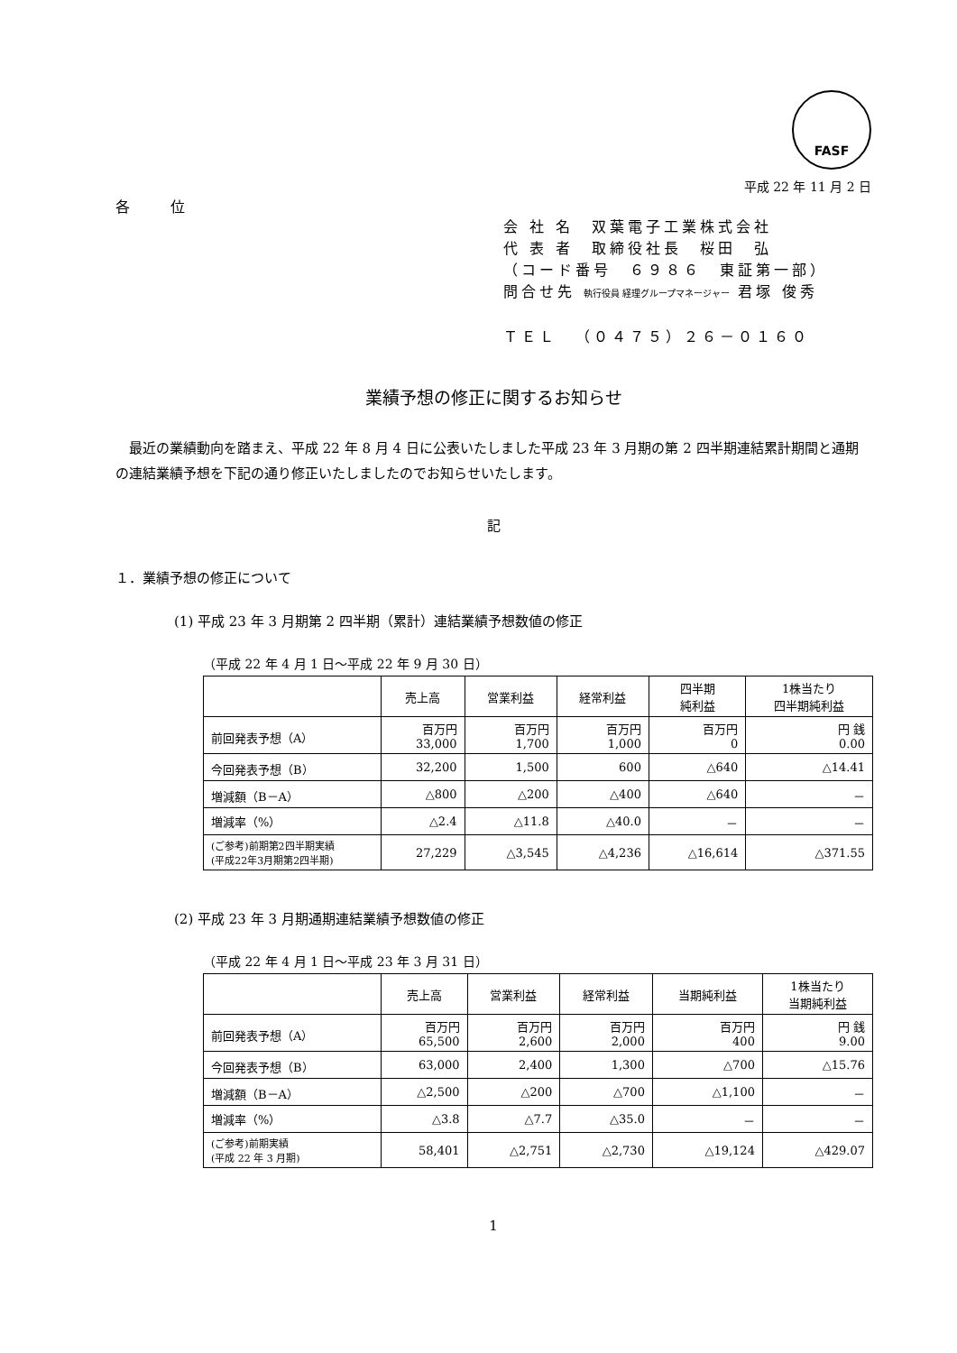FASF
平成 22 年 11 月 2 日
各 位
会 社 名　双葉電子工業株式会社
代 表 者　取締役社長　桜田　弘
（コード番号　６９８６　東証第一部）
問合せ先 執行役員 経理グループマネージャー 君塚 俊秀
ＴＥＬ　（０４７５）２６－０１６０
業績予想の修正に関するお知らせ
　最近の業績動向を踏まえ、平成 22 年 8 月 4 日に公表いたしました平成 23 年 3 月期の第 2 四半期連結累計期間と通期の連結業績予想を下記の通り修正いたしましたのでお知らせいたします。
記
１．業績予想の修正について
(1) 平成 23 年 3 月期第 2 四半期（累計）連結業績予想数値の修正
（平成 22 年 4 月 1 日～平成 22 年 9 月 30 日）
| | 売上高 | 営業利益 | 経常利益 | 四半期 純利益 | 1株当たり 四半期純利益 |
| --- | --- | --- | --- | --- | --- |
| 前回発表予想（A） | 百万円 33,000 | 百万円 1,700 | 百万円 1,000 | 百万円 0 | 円 銭 0.00 |
| 今回発表予想（B） | 32,200 | 1,500 | 600 | △640 | △14.41 |
| 増減額（B－A） | △800 | △200 | △400 | △640 | － |
| 増減率（%） | △2.4 | △11.8 | △40.0 | － | － |
| (ご参考)前期第2四半期実績 (平成22年3月期第2四半期) | 27,229 | △3,545 | △4,236 | △16,614 | △371.55 |
(2) 平成 23 年 3 月期通期連結業績予想数値の修正
（平成 22 年 4 月 1 日～平成 23 年 3 月 31 日）
| | 売上高 | 営業利益 | 経常利益 | 当期純利益 | 1株当たり 当期純利益 |
| --- | --- | --- | --- | --- | --- |
| 前回発表予想（A） | 百万円 65,500 | 百万円 2,600 | 百万円 2,000 | 百万円 400 | 円 銭 9.00 |
| 今回発表予想（B） | 63,000 | 2,400 | 1,300 | △700 | △15.76 |
| 増減額（B－A） | △2,500 | △200 | △700 | △1,100 | － |
| 増減率（%） | △3.8 | △7.7 | △35.0 | － | － |
| (ご参考)前期実績 (平成 22 年 3 月期) | 58,401 | △2,751 | △2,730 | △19,124 | △429.07 |
1